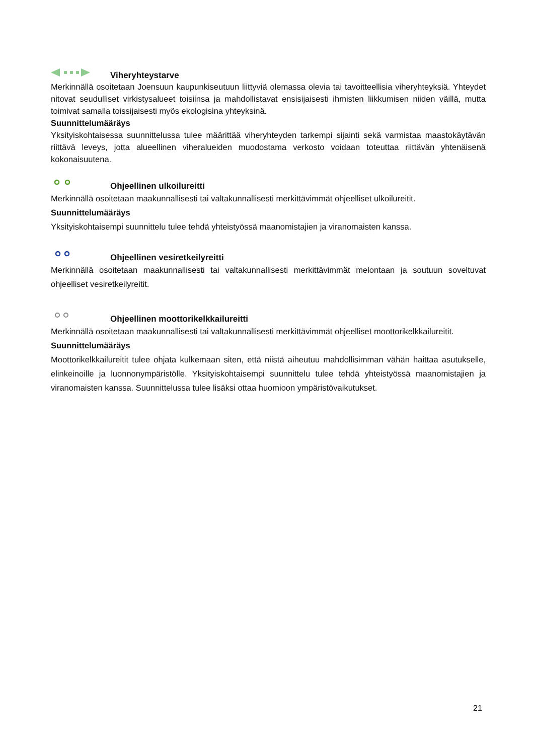Viheryhteystarve
Merkinnällä osoitetaan Joensuun kaupunkiseutuun liittyviä olemassa olevia tai tavoitteellisia viheryhteyksiä. Yhteydet nitovat seudulliset virkistysalueet toisiinsa ja mahdollistavat ensisijaisesti ihmisten liikkumisen niiden väillä, mutta toimivat samalla toissijaisesti myös ekologisina yhteyksinä.
Suunnittelumääräys
Yksityiskohtaisessa suunnittelussa tulee määrittää viheryhteyden tarkempi sijainti sekä varmistaa maastokäytävän riittävä leveys, jotta alueellinen viheralueiden muodostama verkosto voidaan toteuttaa riittävän yhtenäisenä kokonaisuutena.
Ohjeellinen ulkoilureitti
Merkinnällä osoitetaan maakunnallisesti tai valtakunnallisesti merkittävimmät ohjeelliset ulkoilureitit.
Suunnittelumääräys
Yksityiskohtaisempi suunnittelu tulee tehdä yhteistyössä maanomistajien ja viranomaisten kanssa.
Ohjeellinen vesiretkeilyreitti
Merkinnällä osoitetaan maakunnallisesti tai valtakunnallisesti merkittävimmät melontaan ja soutuun soveltuvat ohjeelliset vesiretkeilyreitit.
Ohjeellinen moottorikelkkailureitti
Merkinnällä osoitetaan maakunnallisesti tai valtakunnallisesti merkittävimmät ohjeelliset moottorikelkkailureitit.
Suunnittelumääräys
Moottorikelkkailureitit tulee ohjata kulkemaan siten, että niistä aiheutuu mahdollisimman vähän haittaa asutukselle, elinkeinoille ja luonnonympäristölle. Yksityiskohtaisempi suunnittelu tulee tehdä yhteistyössä maanomistajien ja viranomaisten kanssa. Suunnittelussa tulee lisäksi ottaa huomioon ympäristövaikutukset.
21